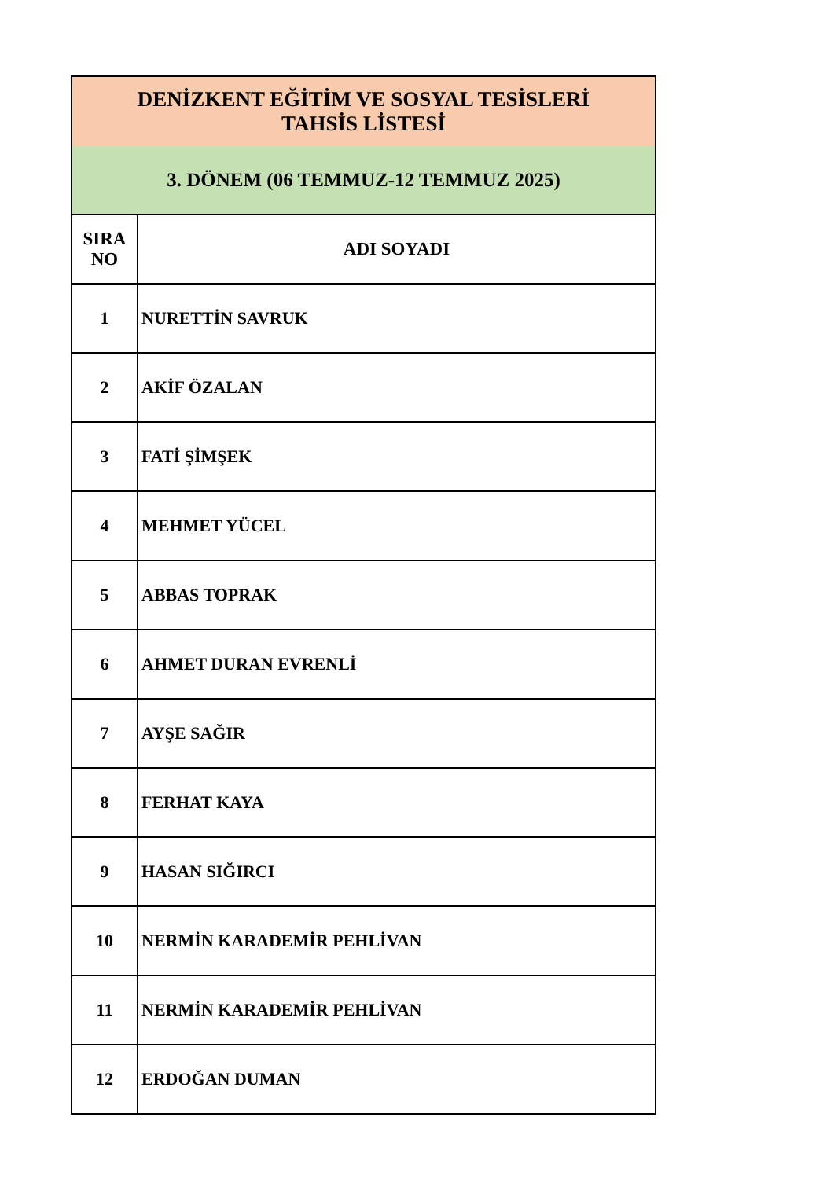| DENİZKENT EĞİTİM VE SOSYAL TESİSLERİ TAHSİS LİSTESİ | |
| --- | --- |
| 3. DÖNEM (06 TEMMUZ-12 TEMMUZ 2025) | |
| SIRA NO | ADI SOYADI |
| 1 | NURETTİN SAVRUK |
| 2 | AKİF ÖZALAN |
| 3 | FATİ ŞİMŞEK |
| 4 | MEHMET YÜCEL |
| 5 | ABBAS TOPRAK |
| 6 | AHMET DURAN EVRENLİ |
| 7 | AYŞE SAĞIR |
| 8 | FERHAT KAYA |
| 9 | HASAN SIĞIRCI |
| 10 | NERMİN KARADEMİR PEHLİVAN |
| 11 | NERMİN KARADEMİR PEHLİVAN |
| 12 | ERDOĞAN DUMAN |